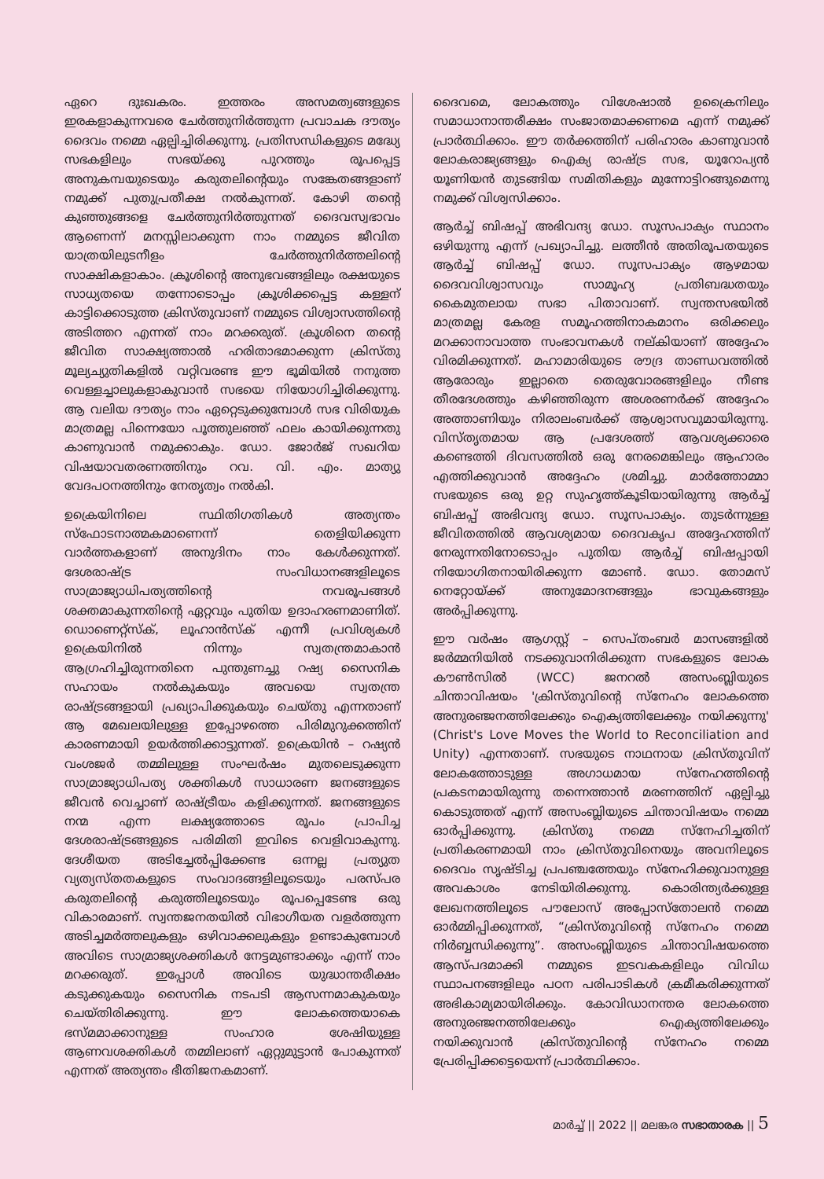ഏറെ ദുഃഖകരം. ഇത്തരം അസമത്വങ്ങളുടെ ഇരകളാകുന്നവരെ ചേർത്തുനിർത്തുന്ന പ്രവാചക ദൗത്യം ദൈവം നമ്മെ ഏല്പിച്ചിരിക്കുന്നു. പ്രതിസന്ധികളുടെ മദ്ധ്യേ സഭകളിലും സഭയ്ക്കു പുറത്തും രൂപപ്പെട്ട അനുകമ്പയുടെയും കരുതലിന്റെയും സങ്കേതങ്ങളാണ് നമുക്ക് പുതുപ്രതീക്ഷ നൽകുന്നത്. കോഴി തന്റെ കുഞ്ഞുങ്ങളെ ചേർത്തുനിർത്തുന്നത് ദൈവസ്വഭാവം ആണെന്ന് മനസ്സിലാക്കുന്ന നാം നമ്മുടെ ജീവിത യാത്രയിലുടനീളം ചേർത്തുനിർത്തലിന്റെ സാക്ഷികളാകാം. ക്രൂശിന്റെ അനുഭവങ്ങളിലും രക്ഷയുടെ സാധ്യതയെ തന്നോടൊപ്പം ക്രൂശിക്കപ്പെട്ട കള്ളന് കാട്ടിക്കൊടുത്ത ക്രിസ്തുവാണ് നമ്മുടെ വിശ്വാസത്തിന്റെ അടിത്തറ എന്നത് നാം മറക്കരുത്. ക്രൂശിനെ തന്റെ ജീവിത സാക്ഷ്യത്താൽ ഹരിതാഭമാക്കുന്ന ക്രിസ്തു മൂല്യച്യുതികളിൽ വറ്റിവരണ്ട ഈ ഭൂമിയിൽ നനുത്ത വെള്ളച്ചാലുകളാകുവാൻ സഭയെ നിയോഗിച്ചിരിക്കുന്നു. ആ വലിയ ദൗത്യം നാം ഏറ്റെടുക്കുമ്പോൾ സഭ വിരിയുക മാത്രമല്ല പിന്നെയോ പൂത്തുലഞ്ഞ് ഫലം കായിക്കുന്നതു കാണുവാൻ നമുക്കാകും. ഡോ. ജോർജ് സഖറിയ വിഷയാവതരണത്തിനും റവ. വി. എം. മാത്യു വേദപഠനത്തിനും നേതൃത്വം നൽകി.
ഉക്രെയിനിലെ സ്ഥിതിഗതികൾ അത്യന്തം സ്ഫോടനാത്മകമാണെന്ന് തെളിയിക്കുന്ന വാർത്തകളാണ് അനുദിനം നാം കേൾക്കുന്നത്. ദേശരാഷ്ട്ര സംവിധാനങ്ങളിലൂടെ സാമ്രാജ്യാധിപത്യത്തിന്റെ നവരൂപങ്ങൾ ശക്തമാകുന്നതിന്റെ ഏറ്റവും പുതിയ ഉദാഹരണമാണിത്. ഡൊണെറ്റ്സ്ക്, ലൂഹാൻസ്ക് എന്നീ പ്രവിശ്യകൾ ഉക്രെയിനിൽ നിന്നും സ്വതന്ത്രമാകാൻ ആഗ്രഹിച്ചിരുന്നതിനെ പുന്തുണച്ചു റഷ്യ സൈനിക സഹായം നൽകുകയും അവയെ സ്വതന്ത്ര രാഷ്ട്രങ്ങളായി പ്രഖ്യാപിക്കുകയും ചെയ്തു എന്നതാണ് ആ മേഖലയിലുള്ള ഇപ്പോഴത്തെ പിരിമുറുക്കത്തിന് കാരണമായി ഉയർത്തിക്കാട്ടുന്നത്. ഉക്രെയിൻ – റഷ്യൻ വംശജർ തമ്മിലുള്ള സംഘർഷം മുതലെടുക്കുന്ന സാമ്രാജ്യാധിപത്യ ശക്തികൾ സാധാരണ ജനങ്ങളുടെ ജീവൻ വെച്ചാണ് രാഷ്ട്രീയം കളിക്കുന്നത്. ജനങ്ങളുടെ നന്മ എന്ന ലക്ഷ്യത്തോടെ രൂപം പ്രാപിച്ച ദേശരാഷ്ട്രങ്ങളുടെ പരിമിതി ഇവിടെ വെളിവാകുന്നു. ദേശീയത അടിച്ചേൽപ്പിക്കേണ്ട ഒന്നല്ല പ്രത്യുത വ്യത്യസ്തതകളുടെ സംവാദങ്ങളിലൂടെയും പരസ്പര കരുതലിന്റെ കരുത്തിലൂടെയും രൂപപ്പെടേണ്ട ഒരു വികാരമാണ്. സ്വന്തജനതയിൽ വിഭാഗീയത വളർത്തുന്ന അടിച്ചമർത്തലുകളും ഒഴിവാക്കലുകളും ഉണ്ടാകുമ്പോൾ അവിടെ സാമ്രാജ്യശക്തികൾ നേട്ടമുണ്ടാക്കും എന്ന് നാം മറക്കരുത്. ഇപ്പോൾ അവിടെ യുദ്ധാന്തരീക്ഷം കടുക്കുകയും സൈനിക നടപടി ആസന്നമാകുകയും ചെയ്തിരിക്കുന്നു. ഈ ലോകത്തെയാകെ ഭസ്മമാക്കാനുള്ള സംഹാര ശേഷിയുള്ള ആണവശക്തികൾ തമ്മിലാണ് ഏറ്റുമുട്ടാൻ പോകുന്നത് എന്നത് അത്യന്തം ഭീതിജനകമാണ്.
ദൈവമെ, ലോകത്തും വിശേഷാൽ ഉക്രൈനിലും സമാധാനാന്തരീക്ഷം സംജാതമാക്കണമെ എന്ന് നമുക്ക് പ്രാർത്ഥിക്കാം. ഈ തർക്കത്തിന് പരിഹാരം കാണുവാൻ ലോകരാജ്യങ്ങളും ഐക്യ രാഷ്ട്ര സഭ, യൂറോപ്യൻ യൂണിയൻ തുടങ്ങിയ സമിതികളും മുന്നോട്ടിറങ്ങുമെന്നു നമുക്ക് വിശ്വസിക്കാം.
ആർച്ച് ബിഷപ്പ് അഭിവന്ദ്യ ഡോ. സൂസപാക്യം സ്ഥാനം ഒഴിയുന്നു എന്ന് പ്രഖ്യാപിച്ചു. ലത്തീൻ അതിരൂപതയുടെ ആർച്ച് ബിഷപ്പ് ഡോ. സൂസപാക്യം ആഴമായ ദൈവവിശ്വാസവും സാമൂഹ്യ പ്രതിബദ്ധതയും കൈമുതലായ സഭാ പിതാവാണ്. സ്വന്തസഭയിൽ മാത്രമല്ല കേരള സമൂഹത്തിനാകമാനം ഒരിക്കലും മറക്കാനാവാത്ത സംഭാവനകൾ നല്കിയാണ് അദ്ദേഹം വിരമിക്കുന്നത്. മഹാമാരിയുടെ രൗദ്ര താണ്ഡവത്തിൽ ആരോരും ഇല്ലാതെ തെരുവോരങ്ങളിലും നീണ്ട തീരദേശത്തും കഴിഞ്ഞിരുന്ന അശരണർക്ക് അദ്ദേഹം അത്താണിയും നിരാലംബർക്ക് ആശ്വാസവുമായിരുന്നു. വിസ്തൃതമായ ആ പ്രദേശത്ത് ആവശ്യക്കാരെ കണ്ടെത്തി ദിവസത്തിൽ ഒരു നേരമെങ്കിലും ആഹാരം എത്തിക്കുവാൻ അദ്ദേഹം ശ്രമിച്ചു. മാർത്തോമ്മാ സഭയുടെ ഒരു ഉറ്റ സുഹൃത്ത്കൂടിയായിരുന്നു ആർച്ച് ബിഷപ്പ് അഭിവന്ദ്യ ഡോ. സൂസപാക്യം. തുടർന്നുള്ള ജീവിതത്തിൽ ആവശ്യമായ ദൈവകൃപ അദ്ദേഹത്തിന് നേരുന്നതിനോടൊപ്പം പുതിയ ആർച്ച് ബിഷപ്പായി നിയോഗിതനായിരിക്കുന്ന മോൺ. ഡോ. തോമസ് നെറ്റോയ്ക്ക് അനുമോദനങ്ങളും ഭാവുകങ്ങളും അർപ്പിക്കുന്നു.
ഈ വർഷം ആഗസ്റ്റ് – സെപ്തംബർ മാസങ്ങളിൽ ജർമ്മനിയിൽ നടക്കുവാനിരിക്കുന്ന സഭകളുടെ ലോക കൗൺസിൽ (WCC) ജനറൽ അസംബ്ലിയുടെ ചിന്താവിഷയം 'ക്രിസ്തുവിന്റെ സ്നേഹം ലോകത്തെ അനുരഞ്ജനത്തിലേക്കും ഐക്യത്തിലേക്കും നയിക്കുന്നു' (Christ's Love Moves the World to Reconciliation and Unity) എന്നതാണ്. സഭയുടെ നാഥനായ ക്രിസ്തുവിന് ലോകത്തോടുള്ള അഗാധമായ സ്നേഹത്തിന്റെ പ്രകടനമായിരുന്നു തന്നെത്താൻ മരണത്തിന് ഏല്പിച്ചു കൊടുത്തത് എന്ന് അസംബ്ലിയുടെ ചിന്താവിഷയം നമ്മെ ഓർപ്പിക്കുന്നു. ക്രിസ്തു നമ്മെ സ്നേഹിച്ചതിന് പ്രതികരണമായി നാം ക്രിസ്തുവിനെയും അവനിലൂടെ ദൈവം സൃഷ്ടിച്ച പ്രപഞ്ചത്തേയും സ്നേഹിക്കുവാനുള്ള അവകാശം നേടിയിരിക്കുന്നു. കൊരിന്ത്യർക്കുള്ള ലേഖനത്തിലൂടെ പൗലോസ് അപ്പോസ്തോലൻ നമ്മെ ഓർമ്മിപ്പിക്കുന്നത്, “ക്രിസ്തുവിന്റെ സ്നേഹം നമ്മെ നിർബ്ബന്ധിക്കുന്നു”. അസംബ്ലിയുടെ ചിന്താവിഷയത്തെ ആസ്പദമാക്കി നമ്മുടെ ഇടവകകളിലും വിവിധ സ്ഥാപനങ്ങളിലും പഠന പരിപാടികൾ ക്രമീകരിക്കുന്നത് അഭികാമ്യമായിരിക്കും. കോവിഡാനന്തര ലോകത്തെ അനുരഞ്ജനത്തിലേക്കും ഐക്യത്തിലേക്കും നയിക്കുവാൻ ക്രിസ്തുവിന്റെ സ്നേഹം നമ്മെ പ്രേരിപ്പിക്കട്ടെയെന്ന് പ്രാർത്ഥിക്കാം.
മാർച്ച് || 2022 || മലങ്കര സഭാതാരക || 5